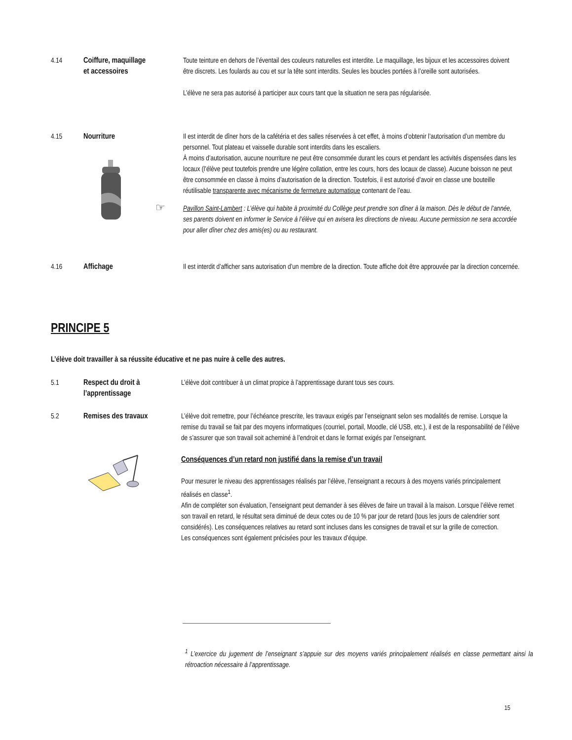4.14
Coiffure, maquillage
et accessoires
Toute teinture en dehors de l’éventail des couleurs naturelles est interdite. Le maquillage, les bijoux et les accessoires doivent être discrets. Les foulards au cou et sur la tête sont interdits. Seules les boucles portées à l’oreille sont autorisées.
L’élève ne sera pas autorisé à participer aux cours tant que la situation ne sera pas régularisée.
4.15
Nourriture
Il est interdit de dîner hors de la cafétéria et des salles réservées à cet effet, à moins d’obtenir l’autorisation d’un membre du personnel. Tout plateau et vaisselle durable sont interdits dans les escaliers.
À moins d’autorisation, aucune nourriture ne peut être consommée durant les cours et pendant les activités dispensées dans les locaux (l’élève peut toutefois prendre une légère collation, entre les cours, hors des locaux de classe). Aucune boisson ne peut être consommée en classe à moins d’autorisation de la direction. Toutefois, il est autorisé d’avoir en classe une bouteille réutilisable transparente avec mécanisme de fermeture automatique contenant de l’eau.
☞ Pavillon Saint-Lambert : L’élève qui habite à proximité du Collège peut prendre son dîner à la maison. Dès le début de l’année, ses parents doivent en informer le Service à l’élève qui en avisera les directions de niveau. Aucune permission ne sera accordée pour aller dîner chez des amis(es) ou au restaurant.
4.16
Affichage
Il est interdit d’afficher sans autorisation d’un membre de la direction. Toute affiche doit être approuvée par la direction concernée.
PRINCIPE 5
L’élève doit travailler à sa réussite éducative et ne pas nuire à celle des autres.
5.1
Respect du droit à
l’apprentissage
L’élève doit contribuer à un climat propice à l’apprentissage durant tous ses cours.
5.2
Remises des travaux
L’élève doit remettre, pour l’échéance prescrite, les travaux exigés par l’enseignant selon ses modalités de remise. Lorsque la remise du travail se fait par des moyens informatiques (courriel, portail, Moodle, clé USB, etc.), il est de la responsabilité de l’élève de s’assurer que son travail soit acheminé à l’endroit et dans le format exigés par l’enseignant.
Conséquences d’un retard non justifié dans la remise d’un travail
Pour mesurer le niveau des apprentissages réalisés par l’élève, l’enseignant a recours à des moyens variés principalement réalisés en classe<sup>1</sup>.
Afin de compléter son évaluation, l’enseignant peut demander à ses élèves de faire un travail à la maison. Lorsque l’élève remet son travail en retard, le résultat sera diminué de deux cotes ou de 10 % par jour de retard (tous les jours de calendrier sont considérés). Les conséquences relatives au retard sont incluses dans les consignes de travail et sur la grille de correction.
Les conséquences sont également précisées pour les travaux d’équipe.
<sup>1</sup> L’exercice du jugement de l’enseignant s’appuie sur des moyens variés principalement réalisés en classe permettant ainsi la rétroaction nécessaire à l’apprentissage.
15